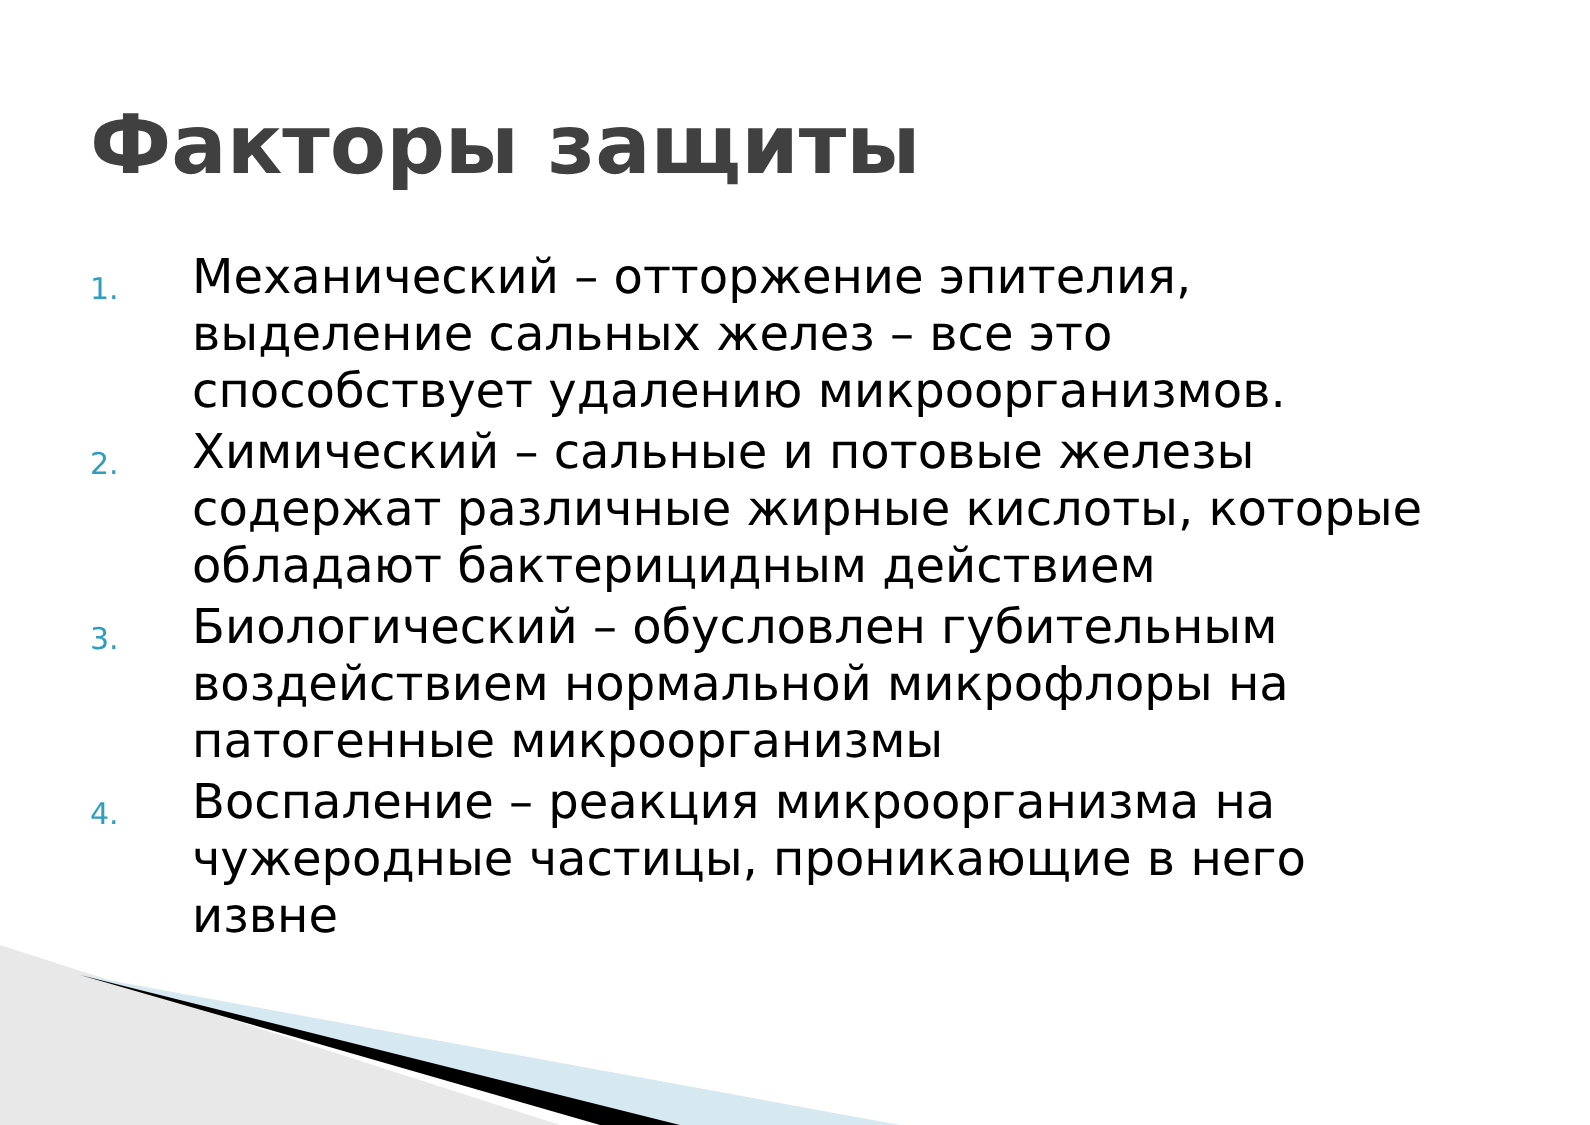Факторы защиты
1. Механический – отторжение эпителия, выделение сальных желез – все это способствует удалению микроорганизмов.
2. Химический – сальные и потовые железы содержат различные жирные кислоты, которые обладают бактерицидным действием
3. Биологический – обусловлен губительным воздействием нормальной микрофлоры на патогенные микроорганизмы
4. Воспаление – реакция микроорганизма на чужеродные частицы, проникающие в него извне